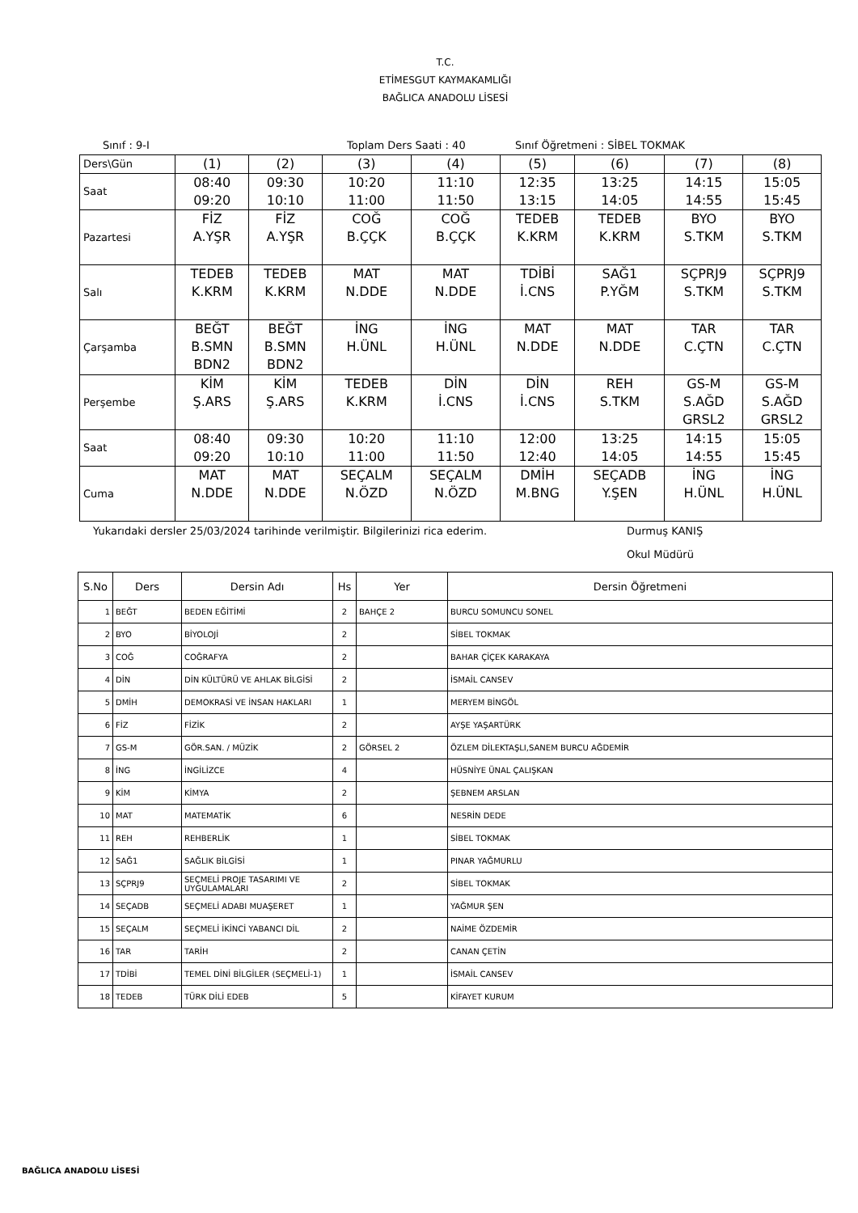T.C.
ETİMESGUT KAYMAKAMLIĞI
BAĞLICA ANADOLU LİSESİ
Sınıf : 9-I Toplam Ders Saati : 40 Sınıf Öğretmeni : SİBEL TOKMAK
| Ders\Gün | (1) | (2) | (3) | (4) | (5) | (6) | (7) | (8) |
| Saat | 08:40 09:20 | 09:30 10:10 | 10:20 11:00 | 11:10 11:50 | 12:35 13:15 | 13:25 14:05 | 14:15 14:55 | 15:05 15:45 |
| Pazartesi | FİZ A.YŞR | FİZ A.YŞR | COĞ B.ÇÇK | COĞ B.ÇÇK | TEDEB K.KRM | TEDEB K.KRM | BYO S.TKM | BYO S.TKM |
| Salı | TEDEB K.KRM | TEDEB K.KRM | MAT N.DDE | MAT N.DDE | TDİBİ İ.CNS | SAĞ1 P.YĞM | SÇPRJ9 S.TKM | SÇPRJ9 S.TKM |
| Çarşamba | BEĞT B.SMN BDN2 | BEĞT B.SMN BDN2 | İNG H.ÜNL | İNG H.ÜNL | MAT N.DDE | MAT N.DDE | TAR C.ÇTN | TAR C.ÇTN |
| Perşembe | KİM Ş.ARS | KİM Ş.ARS | TEDEB K.KRM | DİN İ.CNS | DİN İ.CNS | REH S.TKM | GS-M S.AĞD GRSL2 | GS-M S.AĞD GRSL2 |
| Saat | 08:40 09:20 | 09:30 10:10 | 10:20 11:00 | 11:10 11:50 | 12:00 12:40 | 13:25 14:05 | 14:15 14:55 | 15:05 15:45 |
| Cuma | MAT N.DDE | MAT N.DDE | SEÇALM N.ÖZD | SEÇALM N.ÖZD | DMİH M.BNG | SEÇADB Y.ŞEN | İNG H.ÜNL | İNG H.ÜNL |
Yukarıdaki dersler 25/03/2024 tarihinde verilmiştir. Bilgilerinizi rica ederim. Durmuş KANIŞ
Okul Müdürü
| S.No | Ders | Dersin Adı | Hs | Yer | Dersin Öğretmeni |
| --- | --- | --- | --- | --- | --- |
| 1 | BEĞT | BEDEN EĞİTİMİ | 2 | BAHÇE 2 | BURCU SOMUNCU SONEL |
| 2 | BYO | BİYOLOJİ | 2 | | SİBEL TOKMAK |
| 3 | COĞ | COĞRAFYA | 2 | | BAHAR ÇİÇEK KARAKAYA |
| 4 | DİN | DİN KÜLTÜRÜ VE AHLAK BİLGİSİ | 2 | | İSMAİL CANSEV |
| 5 | DMİH | DEMOKRASİ VE İNSAN HAKLARI | 1 | | MERYEM BİNGÖL |
| 6 | FİZ | FİZİK | 2 | | AYŞE YAŞARTÜRK |
| 7 | GS-M | GÖR.SAN. / MÜZİK | 2 | GÖRSEL 2 | ÖZLEM DİLEKTAŞLI,SANEM BURCU AĞDEMİR |
| 8 | İNG | İNGİLİZCE | 4 | | HÜSNİYE ÜNAL ÇALIŞKAN |
| 9 | KİM | KİMYA | 2 | | ŞEBNEM ARSLAN |
| 10 | MAT | MATEMATİK | 6 | | NESRİN DEDE |
| 11 | REH | REHBERLİK | 1 | | SİBEL TOKMAK |
| 12 | SAĞ1 | SAĞLIK BİLGİSİ | 1 | | PINAR YAĞMURLU |
| 13 | SÇPRJ9 | SEÇMELİ PROJE TASARIMI VE UYGULAMALARI | 2 | | SİBEL TOKMAK |
| 14 | SEÇADB | SEÇMELİ ADABI MUAŞERET | 1 | | YAĞMUR ŞEN |
| 15 | SEÇALM | SEÇMELİ İKİNCİ YABANCI DİL | 2 | | NAİME ÖZDEMİR |
| 16 | TAR | TARİH | 2 | | CANAN ÇETİN |
| 17 | TDİBİ | TEMEL DİNİ BİLGİLER (SEÇMELİ-1) | 1 | | İSMAİL CANSEV |
| 18 | TEDEB | TÜRK DİLİ EDEB | 5 | | KİFAYET KURUM |
BAĞLICA ANADOLU LİSESİ